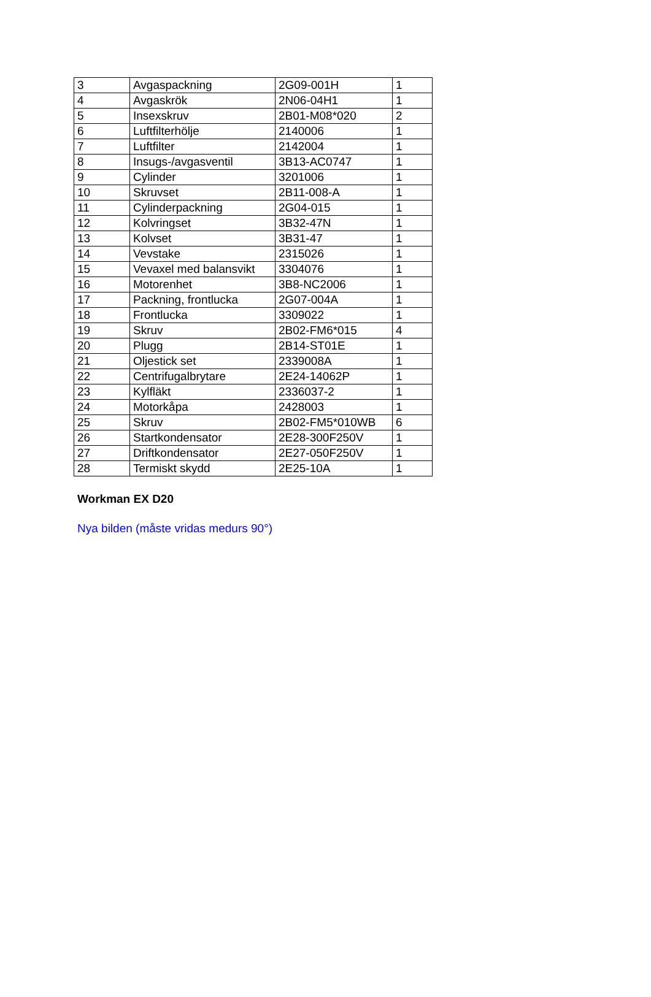| 3 | Avgaspackning | 2G09-001H | 1 |
| 4 | Avgaskrök | 2N06-04H1 | 1 |
| 5 | Insexskruv | 2B01-M08*020 | 2 |
| 6 | Luftfilterhölje | 2140006 | 1 |
| 7 | Luftfilter | 2142004 | 1 |
| 8 | Insugs-/avgasventil | 3B13-AC0747 | 1 |
| 9 | Cylinder | 3201006 | 1 |
| 10 | Skruvset | 2B11-008-A | 1 |
| 11 | Cylinderpackning | 2G04-015 | 1 |
| 12 | Kolvringset | 3B32-47N | 1 |
| 13 | Kolvset | 3B31-47 | 1 |
| 14 | Vevstake | 2315026 | 1 |
| 15 | Vevaxel med balansvikt | 3304076 | 1 |
| 16 | Motorenhet | 3B8-NC2006 | 1 |
| 17 | Packning, frontlucka | 2G07-004A | 1 |
| 18 | Frontlucka | 3309022 | 1 |
| 19 | Skruv | 2B02-FM6*015 | 4 |
| 20 | Plugg | 2B14-ST01E | 1 |
| 21 | Oljestick set | 2339008A | 1 |
| 22 | Centrifugalbrytare | 2E24-14062P | 1 |
| 23 | Kylfläkt | 2336037-2 | 1 |
| 24 | Motorkåpa | 2428003 | 1 |
| 25 | Skruv | 2B02-FM5*010WB | 6 |
| 26 | Startkondensator | 2E28-300F250V | 1 |
| 27 | Driftkondensator | 2E27-050F250V | 1 |
| 28 | Termiskt skydd | 2E25-10A | 1 |
Workman EX D20
Nya bilden (måste vridas medurs 90°)